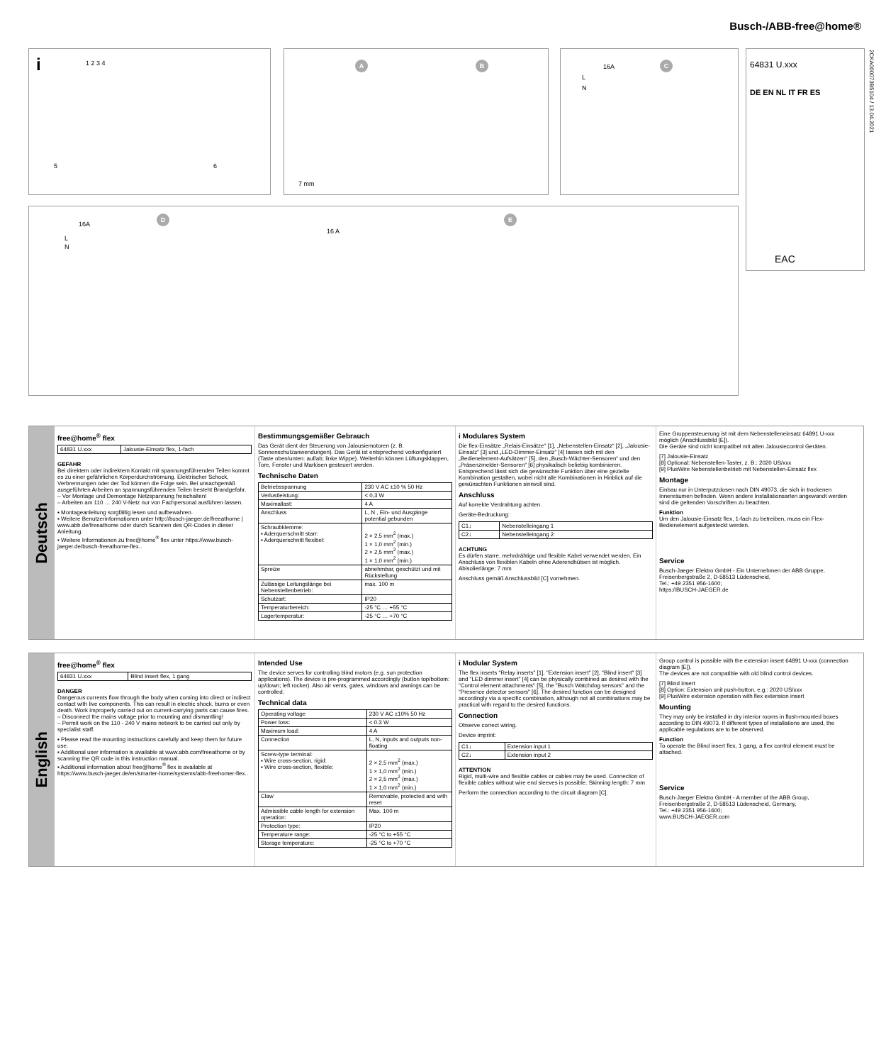Busch-/ABB-free@home®
i 1 2 3 4
5 6
A B
7 mm
C 16A
L
N
64831 U.xxx
DE EN NL IT FR ES
EAC
2CKA000073B5104 / 13.04.2021
D E
16A
16 A
L
N
Deutsch
free@home<sup>®</sup> flex
| 64831 U.xxx | Jalousie-Einsatz flex, 1-fach |
GEFAHR
Bei direktem oder indirektem Kontakt mit spannungsführenden Teilen kommt es zu einer gefährlichen Körperdurchströmung. Elektrischer Schock, Verbrennungen oder der Tod können die Folge sein. Bei unsachgemäß ausgeführten Arbeiten an spannungsführenden Teilen besteht Brandgefahr.
– Vor Montage und Demontage Netzspannung freischalten!
– Arbeiten am 110 … 240 V-Netz nur von Fachpersonal ausführen lassen.
▪ Montageanleitung sorgfältig lesen und aufbewahren.
▪ Weitere Benutzerinformationen unter http://busch-jaeger.de/freeathome | www.abb.de/freeathome oder durch Scannen des QR-Codes in dieser Anleitung.
▪ Weitere Informationen zu free@home<sup>®</sup> flex unter https://www.busch-jaeger.de/busch-freeathome-flex..
Bestimmungsgemäßer Gebrauch
Das Gerät dient der Steuerung von Jalousiemotoren (z. B. Sonnenschutzanwendungen). Das Gerät ist entsprechend vorkonfiguriert (Taste oben/unten: auf/ab; linke Wippe). Weiterhin können Lüftungsklappen, Tore, Fenster und Markisen gesteuert werden.
Technische Daten
| Betriebsspannung | 230 V AC ±10 % 50 Hz |
| Verlustleistung: | < 0,3 W |
| Maximallast: | 4 A |
| Anschluss | L, N , Ein- und Ausgänge potential gebunden |
| Schraubklemme: ▪ Aderquerschnitt starr: ▪ Aderquerschnitt flexibel: | 2 × 2,5 mm<sup>2</sup> (max.) 1 × 1,0 mm<sup>2</sup> (min.) 2 × 2,5 mm<sup>2</sup> (max.) 1 × 1,0 mm<sup>2</sup> (min.) |
| Spreize | abnehmbar, geschützt und mit Rückstellung |
| Zulässige Leitungslänge bei Nebenstellenbetrieb: | max. 100 m |
| Schutzart: | IP20 |
| Temperaturbereich: | -25 °C … +55 °C |
| Lagertemperatur: | -25 °C … +70 °C |
i Modulares System
Die flex-Einsätze „Relais-Einsätze“ [1], „Nebenstellen-Einsatz“ [2], „Jalousie-Einsatz“ [3] und „LED-Dimmer-Einsatz“ [4] lassen sich mit den „Bedienelement-Aufsätzen“ [5], den „Busch-Wächter-Sensoren“ und den „Präsenzmelder-Sensoren“ [6] physikalisch beliebig kombinieren. Entsprechend lässt sich die gewünschte Funktion über eine gezielte Kombination gestalten, wobei nicht alle Kombinationen in Hinblick auf die gewünschten Funktionen sinnvoll sind.
Anschluss
Auf korrekte Verdrahtung achten.
Geräte-Bedruckung:
| C1↓ | Nebenstelleingang 1 |
| C2↓ | Nebenstelleingang 2 |
ACHTUNG
Es dürfen starre, mehrdrähtige und flexible Kabel verwendet werden. Ein Anschluss von flexiblen Kabeln ohne Aderendhülsen ist möglich. Abisolierlänge: 7 mm
Anschluss gemäß Anschlussbild [C] vornehmen.
Eine Gruppensteuerung ist mit dem Nebenstelleneinsatz 64891 U-xxx möglich (Anschlussbild [E]).
Die Geräte sind nicht kompatibel mit alten Jalousiecontrol Geräten.
[7] Jalousie-Einsatz
[8] Optional: Nebenstellen-Taster, z. B.: 2020 US/xxx
[9] PlusWire Nebenstellenbetrieb mit Nebenstellen-Einsatz flex
Montage
Einbau nur in Unterputzdosen nach DIN 49073, die sich in trockenen Innenräumen befinden. Wenn andere Installationsarten angewandt werden sind die geltenden Vorschriften zu beachten.
Funktion
Um den Jalousie-Einsatz flex, 1-fach zu betreiben, muss ein Flex-Bedienelement aufgesteckt werden.
Service
Busch-Jaeger Elektro GmbH - Ein Unternehmen der ABB Gruppe, Freisenbergstraße 2, D-58513 Lüdenscheid,
Tel.: +49 2351 956-1600;
https://BUSCH-JAEGER.de
English
free@home<sup>®</sup> flex
| 64831 U.xxx | Blind insert flex, 1 gang |
DANGER
Dangerous currents flow through the body when coming into direct or indirect contact with live components. This can result in electric shock, burns or even death. Work improperly carried out on current-carrying parts can cause fires.
– Disconnect the mains voltage prior to mounting and dismantling!
– Permit work on the 110 - 240 V mains network to be carried out only by specialist staff.
▪ Please read the mounting instructions carefully and keep them for future use.
▪ Additional user information is available at www.abb.com/freeathome or by scanning the QR code in this instruction manual.
▪ Additional information about free@home<sup>®</sup> flex is available at https://www.busch-jaeger.de/en/smarter-home/systems/abb-freehomer-flex..
Intended Use
The device serves for controlling blind motors (e.g. sun protection applications). The device is pre-programmed accordingly (button top/bottom: up/down; left rocker). Also air vents, gates, windows and awnings can be controlled.
Technical data
| Operating voltage | 230 V AC ±10% 50 Hz |
| Power loss: | < 0.3 W |
| Maximum load: | 4 A |
| Connection | L, N, inputs and outputs non-floating |
| Screw-type terminal: ▪ Wire cross-section, rigid: ▪ Wire cross-section, flexible: | 2 × 2,5 mm<sup>2</sup> (max.) 1 × 1,0 mm<sup>2</sup> (min.) 2 × 2,5 mm<sup>2</sup> (max.) 1 × 1,0 mm<sup>2</sup> (min.) |
| Claw | Removable, protected and with reset |
| Admissible cable length for extension operation: | Max. 100 m |
| Protection type: | IP20 |
| Temperature range: | -25 °C to +55 °C |
| Storage temperature: | -25 °C to +70 °C |
i Modular System
The flex inserts "Relay inserts" [1], "Extension insert" [2], "Blind insert" [3] and "LED dimmer insert" [4] can be physically combined as desired with the "Control element attachments" [5], the "Busch Watchdog sensors" and the "Presence detector sensors" [6]. The desired function can be designed accordingly via a specific combination, although not all combinations may be practical with regard to the desired functions.
Connection
Observe correct wiring.
Device imprint:
| C1↓ | Extension input 1 |
| C2↓ | Extension input 2 |
ATTENTION
Rigid, multi-wire and flexible cables or cables may be used. Connection of flexible cables without wire end sleeves is possible. Skinning length: 7 mm
Perform the connection according to the circuit diagram [C].
Group control is possible with the extension insert 64891 U-xxx (connection diagram [E]).
The devices are not compatible with old blind control devices.
[7] Blind insert
[8] Option: Extension unit push-button, e.g.: 2020 US/xxx
[9] PlusWire extension operation with flex extension insert
Mounting
They may only be installed in dry interior rooms in flush-mounted boxes according to DIN 49073. If different types of installations are used, the applicable regulations are to be observed.
Function
To operate the Blind insert flex, 1 gang, a flex control element must be attached.
Service
Busch-Jaeger Elektro GmbH - A member of the ABB Group, Freisenbergstraße 2, D-58513 Lüdenscheid, Germany,
Tel.: +49 2351 956-1600;
www.BUSCH-JAEGER.com